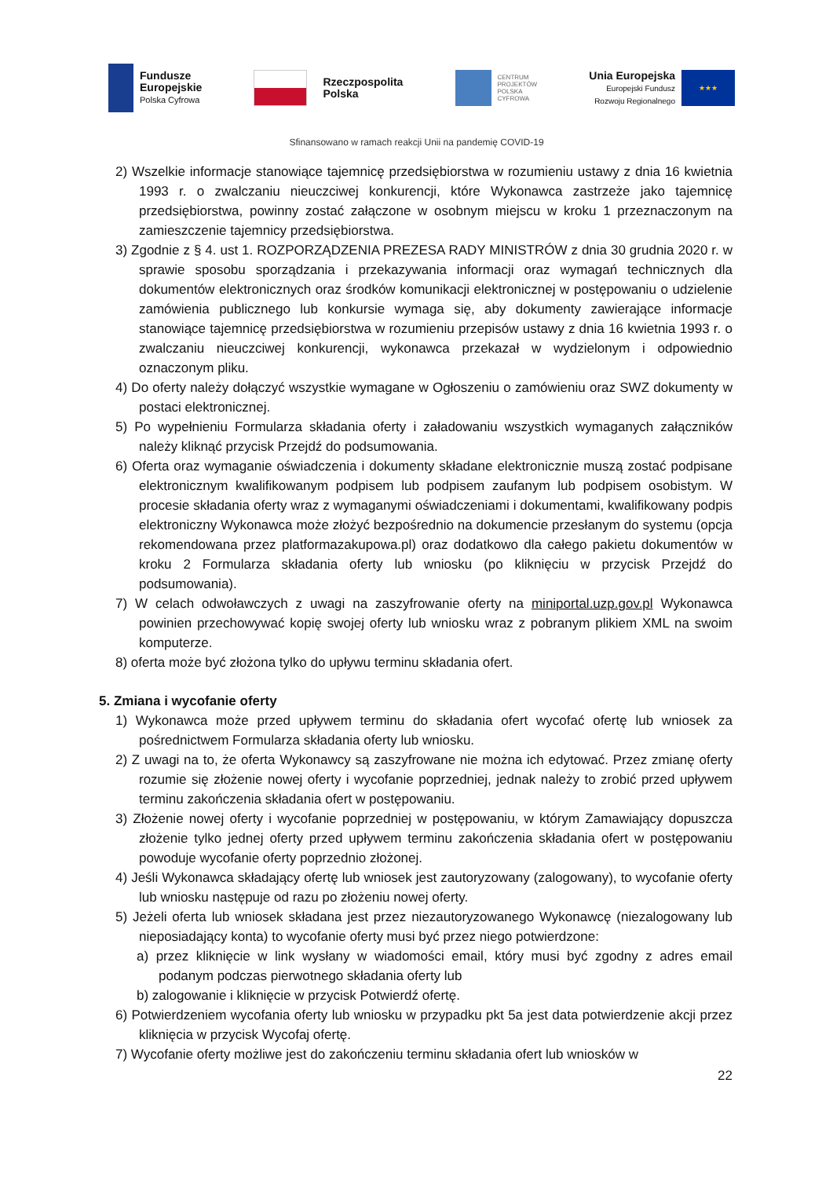Fundusze
Europejskie
Polska Cyfrowa
Rzeczpospolita
Polska
CENTRUM
PROJEKTÓW
POLSKA
CYFROWA
Unia Europejska
Europejski Fundusz
Rozwoju Regionalnego
★★★
Sfinansowano w ramach reakcji Unii na pandemię COVID-19
2) Wszelkie informacje stanowiące tajemnicę przedsiębiorstwa w rozumieniu ustawy z dnia 16 kwietnia 1993 r. o zwalczaniu nieuczciwej konkurencji, które Wykonawca zastrzeże jako tajemnicę przedsiębiorstwa, powinny zostać załączone w osobnym miejscu w kroku 1 przeznaczonym na zamieszczenie tajemnicy przedsiębiorstwa.
3) Zgodnie z § 4. ust 1. ROZPORZĄDZENIA PREZESA RADY MINISTRÓW z dnia 30 grudnia 2020 r. w sprawie sposobu sporządzania i przekazywania informacji oraz wymagań technicznych dla dokumentów elektronicznych oraz środków komunikacji elektronicznej w postępowaniu o udzielenie zamówienia publicznego lub konkursie wymaga się, aby dokumenty zawierające informacje stanowiące tajemnicę przedsiębiorstwa w rozumieniu przepisów ustawy z dnia 16 kwietnia 1993 r. o zwalczaniu nieuczciwej konkurencji, wykonawca przekazał w wydzielonym i odpowiednio oznaczonym pliku.
4) Do oferty należy dołączyć wszystkie wymagane w Ogłoszeniu o zamówieniu oraz SWZ dokumenty w postaci elektronicznej.
5) Po wypełnieniu Formularza składania oferty i załadowaniu wszystkich wymaganych załączników należy kliknąć przycisk Przejdź do podsumowania.
6) Oferta oraz wymaganie oświadczenia i dokumenty składane elektronicznie muszą zostać podpisane elektronicznym kwalifikowanym podpisem lub podpisem zaufanym lub podpisem osobistym. W procesie składania oferty wraz z wymaganymi oświadczeniami i dokumentami, kwalifikowany podpis elektroniczny Wykonawca może złożyć bezpośrednio na dokumencie przesłanym do systemu (opcja rekomendowana przez platformazakupowa.pl) oraz dodatkowo dla całego pakietu dokumentów w kroku 2 Formularza składania oferty lub wniosku (po kliknięciu w przycisk Przejdź do podsumowania).
7) W celach odwoławczych z uwagi na zaszyfrowanie oferty na miniportal.uzp.gov.pl Wykonawca powinien przechowywać kopię swojej oferty lub wniosku wraz z pobranym plikiem XML na swoim komputerze.
8) oferta może być złożona tylko do upływu terminu składania ofert.
5. Zmiana i wycofanie oferty
1) Wykonawca może przed upływem terminu do składania ofert wycofać ofertę lub wniosek za pośrednictwem Formularza składania oferty lub wniosku.
2) Z uwagi na to, że oferta Wykonawcy są zaszyfrowane nie można ich edytować. Przez zmianę oferty rozumie się złożenie nowej oferty i wycofanie poprzedniej, jednak należy to zrobić przed upływem terminu zakończenia składania ofert w postępowaniu.
3) Złożenie nowej oferty i wycofanie poprzedniej w postępowaniu, w którym Zamawiający dopuszcza złożenie tylko jednej oferty przed upływem terminu zakończenia składania ofert w postępowaniu powoduje wycofanie oferty poprzednio złożonej.
4) Jeśli Wykonawca składający ofertę lub wniosek jest zautoryzowany (zalogowany), to wycofanie oferty lub wniosku następuje od razu po złożeniu nowej oferty.
5) Jeżeli oferta lub wniosek składana jest przez niezautoryzowanego Wykonawcę (niezalogowany lub nieposiadający konta) to wycofanie oferty musi być przez niego potwierdzone:
a) przez kliknięcie w link wysłany w wiadomości email, który musi być zgodny z adres email podanym podczas pierwotnego składania oferty lub
b) zalogowanie i kliknięcie w przycisk Potwierdź ofertę.
6) Potwierdzeniem wycofania oferty lub wniosku w przypadku pkt 5a jest data potwierdzenie akcji przez kliknięcia w przycisk Wycofaj ofertę.
7) Wycofanie oferty możliwe jest do zakończeniu terminu składania ofert lub wniosków w
22